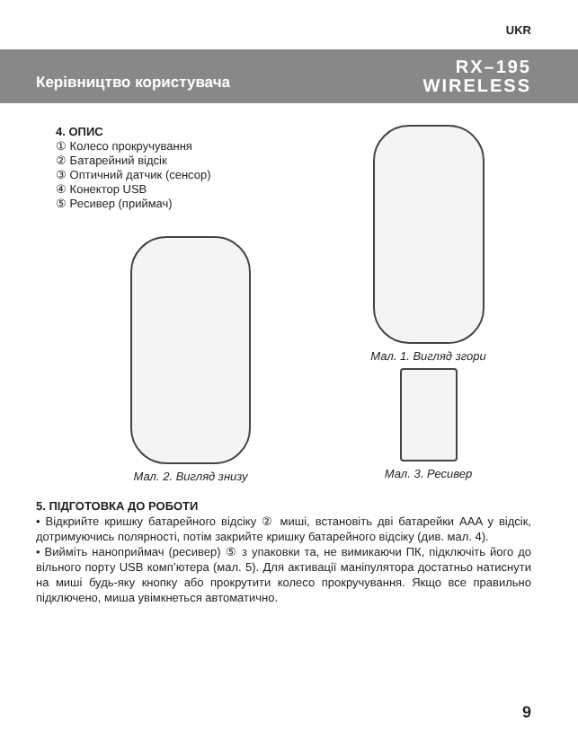UKR
Керівництво користувача
RX–195
WIRELESS
4. ОПИС
① Колесо прокручування
② Батарейний відсік
③ Оптичний датчик (сенсор)
④ Конектор USB
⑤ Ресивер (приймач)
Мал. 2. Вигляд знизу
Мал. 1. Вигляд згори
Мал. 3. Ресивер
5. ПІДГОТОВКА ДО РОБОТИ
• Відкрийте кришку батарейного відсіку ② миші, встановіть дві батарейки AAA у відсік, дотримуючись полярності, потім закрийте кришку батарейного відсіку (див. мал. 4).
• Вийміть наноприймач (ресивер) ⑤ з упаковки та, не вимикаючи ПК, підключіть його до вільного порту USB комп’ютера (мал. 5). Для активації маніпулятора достатньо натиснути на миші будь-яку кнопку або прокрутити колесо прокручування. Якщо все правильно підключено, миша увімкнеться автоматично.
9